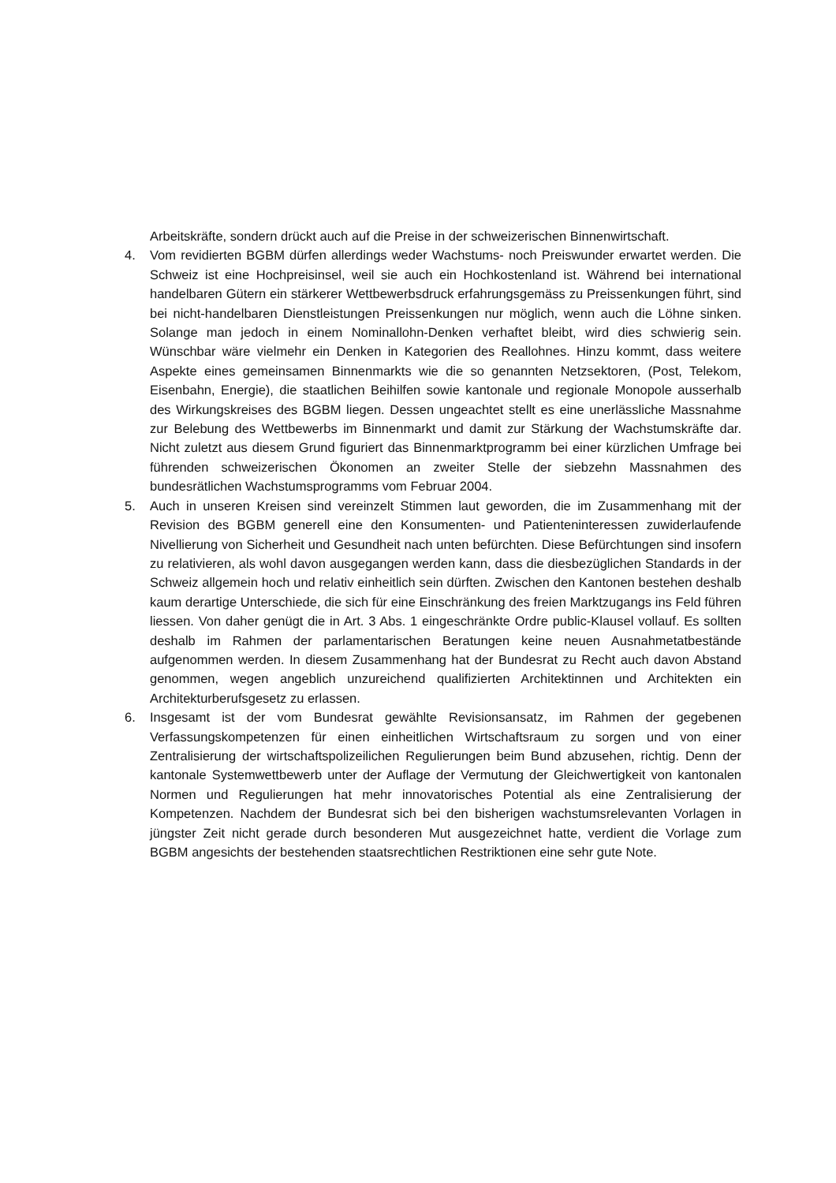Arbeitskräfte, sondern drückt auch auf die Preise in der schweizerischen Binnenwirtschaft.
4. Vom revidierten BGBM dürfen allerdings weder Wachstums- noch Preiswunder erwartet werden. Die Schweiz ist eine Hochpreisinsel, weil sie auch ein Hochkostenland ist. Während bei international handelbaren Gütern ein stärkerer Wettbewerbsdruck erfahrungsgemäss zu Preissenkungen führt, sind bei nicht-handelbaren Dienstleistungen Preissenkungen nur möglich, wenn auch die Löhne sinken. Solange man jedoch in einem Nominallohn-Denken verhaftet bleibt, wird dies schwierig sein. Wünschbar wäre vielmehr ein Denken in Kategorien des Reallohnes. Hinzu kommt, dass weitere Aspekte eines gemeinsamen Binnenmarkts wie die so genannten Netzsektoren, (Post, Telekom, Eisenbahn, Energie), die staatlichen Beihilfen sowie kantonale und regionale Monopole ausserhalb des Wirkungskreises des BGBM liegen. Dessen ungeachtet stellt es eine unerlässliche Massnahme zur Belebung des Wettbewerbs im Binnenmarkt und damit zur Stärkung der Wachstumskräfte dar. Nicht zuletzt aus diesem Grund figuriert das Binnenmarktprogramm bei einer kürzlichen Umfrage bei führenden schweizerischen Ökonomen an zweiter Stelle der siebzehn Massnahmen des bundesrätlichen Wachstumsprogramms vom Februar 2004.
5. Auch in unseren Kreisen sind vereinzelt Stimmen laut geworden, die im Zusammenhang mit der Revision des BGBM generell eine den Konsumenten- und Patienteninteressen zuwiderlaufende Nivellierung von Sicherheit und Gesundheit nach unten befürchten. Diese Befürchtungen sind insofern zu relativieren, als wohl davon ausgegangen werden kann, dass die diesbezüglichen Standards in der Schweiz allgemein hoch und relativ einheitlich sein dürften. Zwischen den Kantonen bestehen deshalb kaum derartige Unterschiede, die sich für eine Einschränkung des freien Marktzugangs ins Feld führen liessen. Von daher genügt die in Art. 3 Abs. 1 eingeschränkte Ordre public-Klausel vollauf. Es sollten deshalb im Rahmen der parlamentarischen Beratungen keine neuen Ausnahmetatbestände aufgenommen werden. In diesem Zusammenhang hat der Bundesrat zu Recht auch davon Abstand genommen, wegen angeblich unzureichend qualifizierten Architektinnen und Architekten ein Architekturberufsgesetz zu erlassen.
6. Insgesamt ist der vom Bundesrat gewählte Revisionsansatz, im Rahmen der gegebenen Verfassungskompetenzen für einen einheitlichen Wirtschaftsraum zu sorgen und von einer Zentralisierung der wirtschaftspolizeilichen Regulierungen beim Bund abzusehen, richtig. Denn der kantonale Systemwettbewerb unter der Auflage der Vermutung der Gleichwertigkeit von kantonalen Normen und Regulierungen hat mehr innovatorisches Potential als eine Zentralisierung der Kompetenzen. Nachdem der Bundesrat sich bei den bisherigen wachstumsrelevanten Vorlagen in jüngster Zeit nicht gerade durch besonderen Mut ausgezeichnet hatte, verdient die Vorlage zum BGBM angesichts der bestehenden staatsrechtlichen Restriktionen eine sehr gute Note.